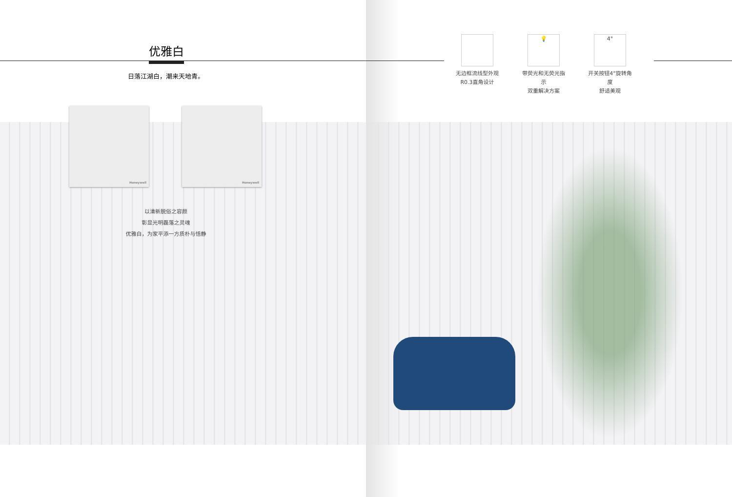优雅白
日落江湖白，潮来天地青。
Honeywell Honeywell
以清新脱俗之容颜
彰显光明磊落之灵魂
优雅白，为家平添一方质朴与恬静
无边框流线型外观
R0.3直角设计
💡
带荧光和无荧光指示
双重解决方案
4°
开关按钮4°旋转角度
舒适美观